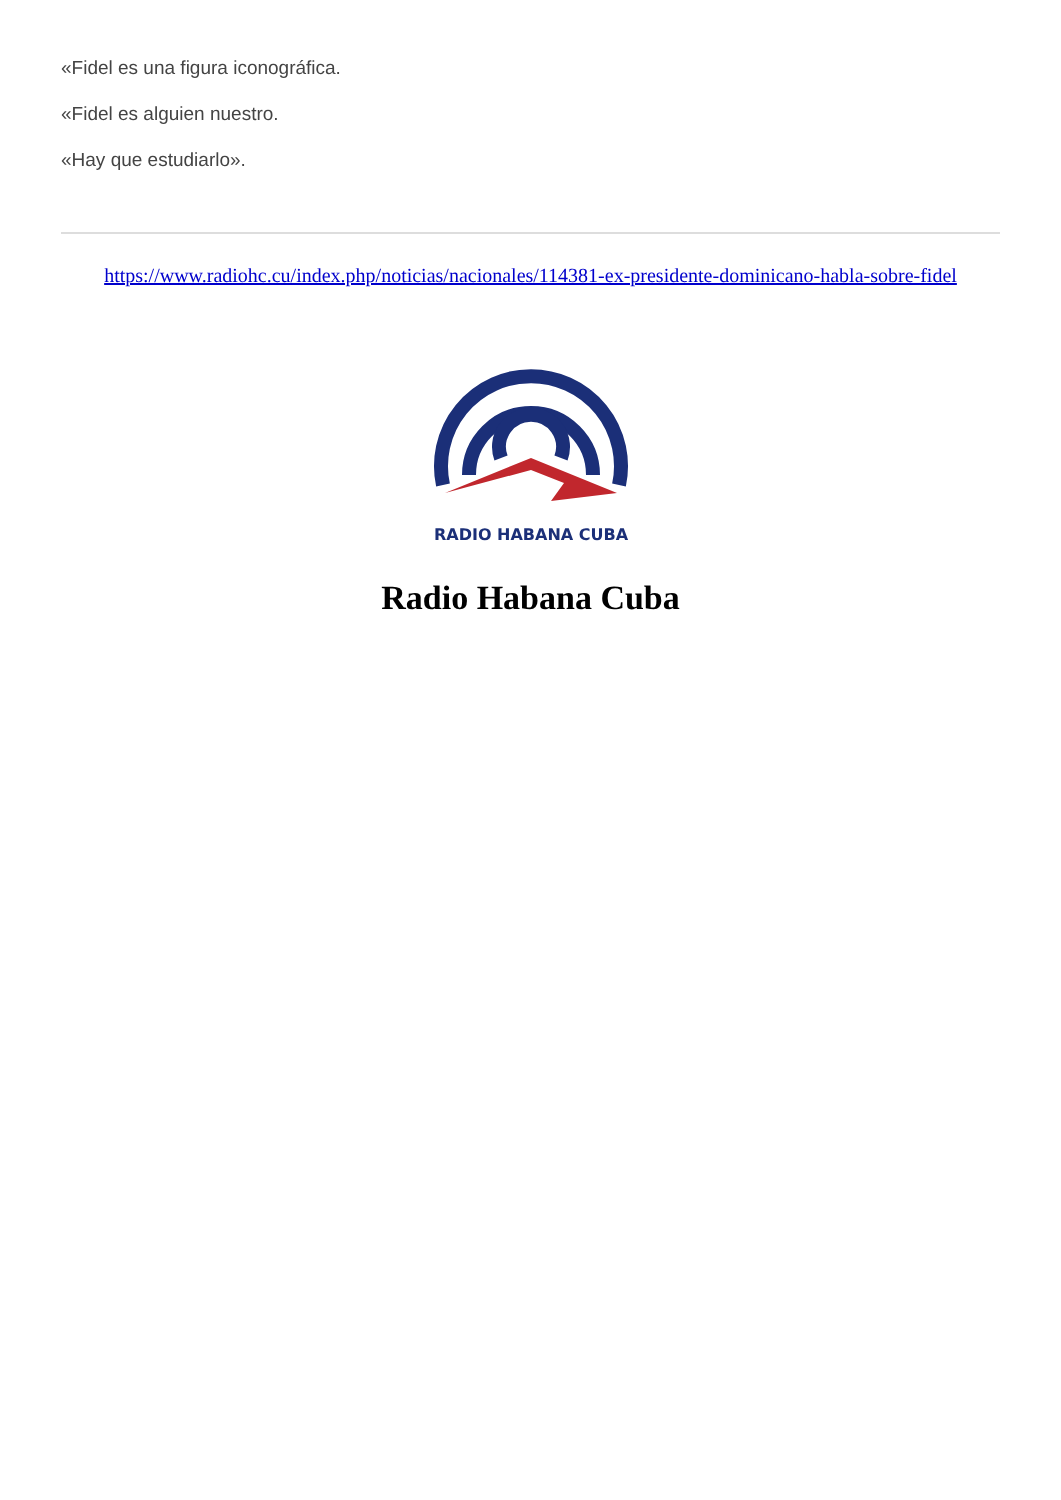«Fidel es una figura iconográfica.
«Fidel es alguien nuestro.
«Hay que estudiarlo».
https://www.radiohc.cu/index.php/noticias/nacionales/114381-ex-presidente-dominicano-habla-sobre-fidel
RADIO HABANA CUBA
Radio Habana Cuba